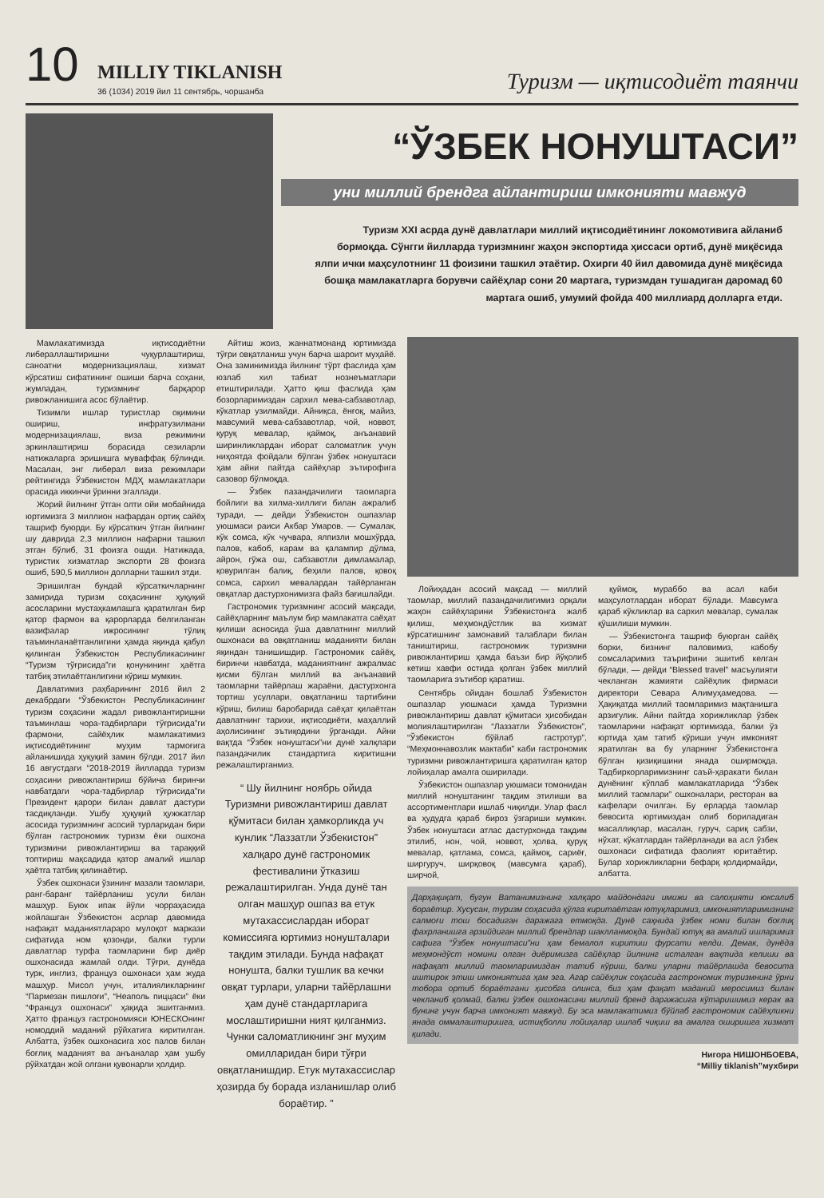10
MILLIY TIKLANISH
36 (1034) 2019 йил 11 сентябрь, чоршанба
Туризм — иқтисодиёт таянчи
“ЎЗБЕК НОНУШТАСИ”
уни миллий брендга айлантириш имконияти мавжуд
Туризм XXI асрда дунё давлатлари миллий иқтисодиётининг локомотивига айланиб бормоқда. Сўнгги йилларда туризмнинг жаҳон экспортида ҳиссаси ортиб, дунё миқёсида ялпи ички маҳсулотнинг 11 фоизини ташкил этаётир. Охирги 40 йил давомида дунё миқёсида бошқа мамлакатларга борувчи сайёҳлар сони 20 мартага, туризмдан тушадиган даромад 60 мартага ошиб, умумий фойда 400 миллиард долларга етди.
Мамлакатимизда иқтисодиётни либераллаштиришни чуқурлаштириш, саноатни модернизациялаш, хизмат кўрсатиш сифатининг ошиши барча соҳани, жумладан, туризмнинг барқарор ривожланишига асос бўлаётир.
Тизимли ишлар туристлар оқимини ошириш, инфратузилмани модернизациялаш, виза режимини эркинлаштириш борасида сезиларли натижаларга эришишга муваффақ бўлинди. Масалан, энг либерал виза режимлари рейтингида Ўзбекистон МДҲ мамлакатлари орасида иккинчи ўринни эгаллади.
Жорий йилнинг ўтган олти ойи мобайнида юртимизга 3 миллион нафардан ортиқ сайёҳ ташриф буюрди. Бу кўрсаткич ўтган йилнинг шу даврида 2,3 миллион нафарни ташкил этган бўлиб, 31 фоизга ошди. Натижада, туристик хизматлар экспорти 28 фоизга ошиб, 590,5 миллион долларни ташкил этди.
Эришилган бундай кўрсаткичларнинг замирида туризм соҳасининг ҳуқуқий асосларини мустаҳкамлашга қаратилган бир қатор фармон ва қарорларда белгиланган вазифалар ижросининг тўлиқ таъминланаётганлигини ҳамда яқинда қабул қилинган Ўзбекистон Республикасининг “Туризм тўғрисида”ги қонунининг ҳаётга татбиқ этилаётганлигини кўриш мумкин.
Давлатимиз раҳбарининг 2016 йил 2 декабрдаги “Ўзбекистон Республикасининг туризм соҳасини жадал ривожлантиришни таъминлаш чора-тадбирлари тўғрисида”ги фармони, сайёҳлик мамлакатимиз иқтисодиётининг муҳим тармоғига айланишида ҳуқуқий замин бўлди. 2017 йил 16 августдаги “2018-2019 йилларда туризм соҳасини ривожлантириш бўйича биринчи навбатдаги чора-тадбирлар тўғрисида”ги Президент қарори билан давлат дастури тасдиқланди. Ушбу ҳуқуқий ҳужжатлар асосида туризмнинг асосий турларидан бири бўлган гастрономик туризм ёки ошхона туризмини ривожлантириш ва тараққий топтириш мақсадида қатор амалий ишлар ҳаётга татбиқ қилинаётир.
Ўзбек ошхонаси ўзининг мазали таомлари, ранг-баранг тайёрланиш усули билан машҳур. Буюк ипак йўли чорраҳасида жойлашган Ўзбекистон асрлар давомида нафақат маданиятлараро мулоқот маркази сифатида ном қозонди, балки турли давлатлар турфа таомларини бир диёр ошхонасида жамлай олди. Тўғри, дунёда турк, инглиз, француз ошхонаси ҳам жуда машҳур. Мисол учун, италияликларнинг “Пармезан пишлоғи”, “Неаполь пиццаси” ёки “Француз ошхонаси” ҳақида эшитганмиз. Ҳатто француз гастрономияси ЮНЕСКОнинг номоддий маданий рўйхатига киритилган. Албатта, ўзбек ошхонасига хос палов билан боғлиқ маданият ва анъаналар ҳам ушбу рўйхатдан жой олгани қувонарли ҳолдир.
Айтиш жоиз, жаннатмонанд юртимизда тўғри овқатланиш учун барча шароит муҳайё. Она заминимизда йилнинг тўрт фаслида ҳам юзлаб хил табиат нознеъматлари етиштирилади. Ҳатто қиш фаслида ҳам бозорларимиздан сархил мева-сабзавотлар, кўкатлар узилмайди. Айниқса, ёнғоқ, майиз, мавсумий мева-сабзавотлар, чой, новвот, қуруқ мевалар, қаймоқ, анъанавий ширинликлардан иборат саломатлик учун ниҳоятда фойдали бўлган ўзбек нонуштаси ҳам айни пайтда сайёҳлар эътирофига сазовор бўлмоқда.
— Ўзбек пазандачилиги таомларга бойлиги ва хилма-хиллиги билан ажралиб туради, — дейди Ўзбекистон ошпазлар уюшмаси раиси Акбар Умаров. — Сумалак, кўк сомса, кўк чучвара, ялпизли мошхўрда, палов, кабоб, карам ва қалампир дўлма, айрон, гўжа ош, сабзавотли димламалар, қовурилган балиқ, беҳили палов, қовоқ сомса, сархил мевалардан тайёрланган овқатлар дастурхонимизга файз бағишлайди.
Гастрономик туризмнинг асосий мақсади, сайёҳларнинг маълум бир мамлакатга саёҳат қилиши асносида ўша давлатнинг миллий ошхонаси ва овқатланиш маданияти билан яқиндан танишишдир. Гастрономик сайёҳ, биринчи навбатда, маданиятнинг ажралмас қисми бўлган миллий ва анъанавий таомларни тайёрлаш жараёни, дастурхонга тортиш усуллари, овқатланиш тартибини кўриш, билиш баробарида саёҳат қилаётган давлатнинг тарихи, иқтисодиёти, маҳаллий аҳолисининг эътиқодини ўрганади. Айни вақтда “Ўзбек нонуштаси”ни дунё халқлари пазандачилик стандартига киритишни режалаштирганмиз.
“ Шу йилнинг ноябрь ойида Туризмни ривожлантириш давлат қўмитаси билан ҳамкорликда уч кунлик “Лаззатли Ўзбекистон” халқаро дунё гастрономик фестивалини ўтказиш режалаштирилган. Унда дунё тан олган машҳур ошпаз ва етук мутахассислардан иборат комиссияга юртимиз нонушталари тақдим этилади. Бунда нафақат нонушта, балки тушлик ва кечки овқат турлари, уларни тайёрлашни ҳам дунё стандартларига мослаштиришни ният қилганмиз. Чунки саломатликнинг энг муҳим омилларидан бири тўғри овқатланишдир. Етук мутахассислар ҳозирда бу борада изланишлар олиб бораётир. ”
Лойиҳадан асосий мақсад — миллий таомлар, миллий пазандачилигимиз орқали жаҳон сайёҳларини Ўзбекистонга жалб қилиш, меҳмондўстлик ва хизмат кўрсатишнинг замонавий талаблари билан таништириш, гастрономик туризмни ривожлантириш ҳамда баъзи бир йўқолиб кетиш хавфи остида қолган ўзбек миллий таомларига эътибор қаратиш.
Сентябрь ойидан бошлаб Ўзбекистон ошпазлар уюшмаси ҳамда Туризмни ривожлантириш давлат қўмитаси ҳисобидан молиялаштирилган “Лаззатли Ўзбекистон”, “Ўзбекистон бўйлаб гастротур”, “Меҳмоннавозлик мактаби” каби гастрономик туризмни ривожлантиришга қаратилган қатор лойиҳалар амалга оширилади.
Ўзбекистон ошпазлар уюшмаси томонидан миллий нонуштанинг тақдим этилиши ва ассортиментлари ишлаб чиқилди. Улар фасл ва ҳудудга қараб бироз ўзгариши мумкин. Ўзбек нонуштаси атлас дастурхонда тақдим этилиб, нон, чой, новвот, ҳолва, қуруқ мевалар, қатлама, сомса, қаймоқ, сариёғ, ширгуруч, ширқовоқ (мавсумга қараб), ширчой,
қуймоқ, мураббо ва асал каби маҳсулотлардан иборат бўлади. Мавсумга қараб кўкликлар ва сархил мевалар, сумалак қўшилиши мумкин.
— Ўзбекистонга ташриф буюрган сайёҳ борки, бизнинг паловимиз, кабобу сомсаларимиз таърифини эшитиб келган бўлади, — дейди “Blessed travel” масъулияти чекланган жамияти сайёҳлик фирмаси директори Севара Алимуҳамедова. — Ҳақиқатда миллий таомларимиз мақтанишга арзигулик. Айни пайтда хорижликлар ўзбек таомларини нафақат юртимизда, балки ўз юртида ҳам татиб кўриши учун имконият яратилган ва бу уларнинг Ўзбекистонга бўлган қизиқишини янада оширмоқда. Тадбиркорларимизнинг саъй-ҳаракати билан дунёнинг кўплаб мамлакатларида “Ўзбек миллий таомлари” ошхоналари, ресторан ва кафелари очилган. Бу ерларда таомлар бевосита юртимиздан олиб бориладиган масаллиқлар, масалан, гуруч, сариқ сабзи, нўхат, кўкатлардан тайёрланади ва асл ўзбек ошхонаси сифатида фаолият юритаётир. Булар хорижликларни бефарқ қолдирмайди, албатта.
Дарҳақиқат, бугун Ватанимизнинг халқаро майдондаги имижи ва салоҳияти юксалиб бораётир. Хусусан, туризм соҳасида қўлга киритаётган ютуқларимиз, имкониятларимизнинг салмоғи тош босадиган даражага етмоқда. Дунё саҳнида ўзбек номи билан боғлиқ фахрланишга арзийдиган миллий брендлар шаклланмоқда. Бундай ютуқ ва амалий ишларимиз сафига “Ўзбек нонуштаси”ни ҳам бемалол киритиш фурсати келди. Демак, дунёда меҳмондўст номини олган диёримизга сайёҳлар йилнинг исталган вақтида келиши ва нафақат миллий таомларимиздан татиб кўриш, балки уларни тайёрлашда бевосита иштирок этиш имкониятига ҳам эга. Агар сайёҳлик соҳасида гастрономик туризмнинг ўрни тобора ортиб бораётгани ҳисобга олинса, биз ҳам фақат маданий меросимиз билан чекланиб қолмай, балки ўзбек ошхонасини миллий бренд даражасига кўтаришимиз керак ва бунинг учун барча имконият мавжуд. Бу эса мамлакатимиз бўйлаб гастрономик сайёҳликни янада оммалаштиришга, истиқболли лойиҳалар ишлаб чиқиш ва амалга оширишга хизмат қилади.
Нигора НИШОНБОЕВА,
“Milliy tiklanish”мухбири